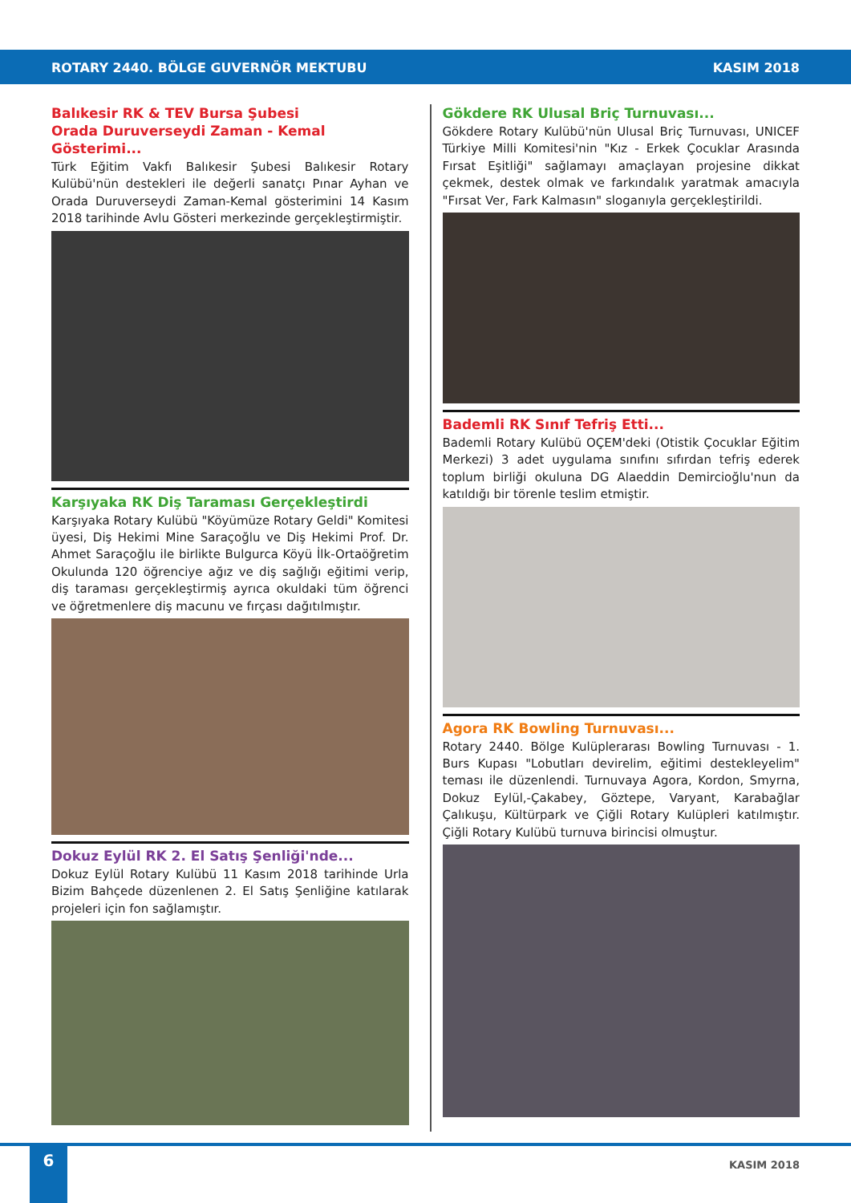ROTARY 2440. BÖLGE GUVERNÖR MEKTUBU KASIM 2018
Balıkesir RK & TEV Bursa Şubesi
Orada Duruverseydi Zaman - Kemal Gösterimi...
Türk Eğitim Vakfı Balıkesir Şubesi Balıkesir Rotary Kulübü'nün destekleri ile değerli sanatçı Pınar Ayhan ve Orada Duruverseydi Zaman-Kemal gösterimini 14 Kasım 2018 tarihinde Avlu Gösteri merkezinde gerçekleştirmiştir.
Karşıyaka RK Diş Taraması Gerçekleştirdi
Karşıyaka Rotary Kulübü "Köyümüze Rotary Geldi" Komitesi üyesi, Diş Hekimi Mine Saraçoğlu ve Diş Hekimi Prof. Dr. Ahmet Saraçoğlu ile birlikte Bulgurca Köyü İlk-Ortaöğretim Okulunda 120 öğrenciye ağız ve diş sağlığı eğitimi verip, diş taraması gerçekleştirmiş ayrıca okuldaki tüm öğrenci ve öğretmenlere diş macunu ve fırçası dağıtılmıştır.
Dokuz Eylül RK 2. El Satış Şenliği'nde...
Dokuz Eylül Rotary Kulübü 11 Kasım 2018 tarihinde Urla Bizim Bahçede düzenlenen 2. El Satış Şenliğine katılarak projeleri için fon sağlamıştır.
Gökdere RK Ulusal Briç Turnuvası...
Gökdere Rotary Kulübü'nün Ulusal Briç Turnuvası, UNICEF Türkiye Milli Komitesi'nin "Kız - Erkek Çocuklar Arasında Fırsat Eşitliği" sağlamayı amaçlayan projesine dikkat çekmek, destek olmak ve farkındalık yaratmak amacıyla "Fırsat Ver, Fark Kalmasın" sloganıyla gerçekleştirildi.
Bademli RK Sınıf Tefriş Etti...
Bademli Rotary Kulübü OÇEM'deki (Otistik Çocuklar Eğitim Merkezi) 3 adet uygulama sınıfını sıfırdan tefriş ederek toplum birliği okuluna DG Alaeddin Demircioğlu'nun da katıldığı bir törenle teslim etmiştir.
Agora RK Bowling Turnuvası...
Rotary 2440. Bölge Kulüplerarası Bowling Turnuvası - 1. Burs Kupası "Lobutları devirelim, eğitimi destekleyelim" teması ile düzenlendi. Turnuvaya Agora, Kordon, Smyrna, Dokuz Eylül,-Çakabey, Göztepe, Varyant, Karabağlar Çalıkuşu, Kültürpark ve Çiğli Rotary Kulüpleri katılmıştır. Çiğli Rotary Kulübü turnuva birincisi olmuştur.
6
KASIM 2018